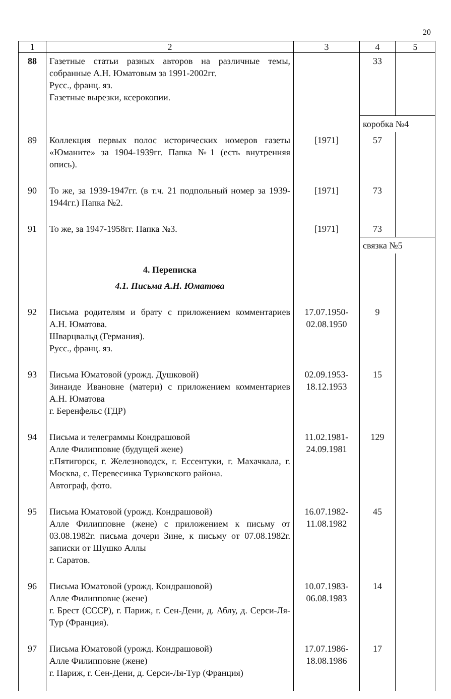20
| 1 | 2 | 3 | 4 | 5 |
| --- | --- | --- | --- | --- |
| 88 | Газетные статьи разных авторов на различные темы, собранные А.Н. Юматовым за 1991-2002гг. Русс., франц. яз. Газетные вырезки, ксерокопии. | | 33 | |
| | | | коробка №4 | |
| 89 | Коллекция первых полос исторических номеров газеты «Юманите» за 1904-1939гг. Папка №1 (есть внутренняя опись). | [1971] | 57 | |
| 90 | То же, за 1939-1947гг. (в т.ч. 21 подпольный номер за 1939-1944гг.) Папка №2. | [1971] | 73 | |
| 91 | То же, за 1947-1958гг. Папка №3. | [1971] | 73 | |
| | | | связка №5 | |
| | 4. Переписка | | | |
| | 4.1. Письма А.Н. Юматова | | | |
| 92 | Письма родителям и брату с приложением комментариев А.Н. Юматова. Шварцвальд (Германия). Русс., франц. яз. | 17.07.1950- 02.08.1950 | 9 | |
| 93 | Письма Юматовой (урожд. Душковой) Зинаиде Ивановне (матери) с приложением комментариев А.Н. Юматова г. Беренфельс (ГДР) | 02.09.1953- 18.12.1953 | 15 | |
| 94 | Письма и телеграммы Кондрашовой Алле Филипповне (будущей жене) г.Пятигорск, г. Железноводск, г. Ессентуки, г. Махачкала, г. Москва, с. Перевесинка Турковского района. Автограф, фото. | 11.02.1981- 24.09.1981 | 129 | |
| 95 | Письма Юматовой (урожд. Кондрашовой) Алле Филипповне (жене) с приложением к письму от 03.08.1982г. письма дочери Зине, к письму от 07.08.1982г. записки от Шушко Аллы г. Саратов. | 16.07.1982- 11.08.1982 | 45 | |
| 96 | Письма Юматовой (урожд. Кондрашовой) Алле Филипповне (жене) г. Брест (СССР), г. Париж, г. Сен-Дени, д. Аблу, д. Серси-Ля-Тур (Франция). | 10.07.1983- 06.08.1983 | 14 | |
| 97 | Письма Юматовой (урожд. Кондрашовой) Алле Филипповне (жене) г. Париж, г. Сен-Дени, д. Серси-Ля-Тур (Франция) | 17.07.1986- 18.08.1986 | 17 | |